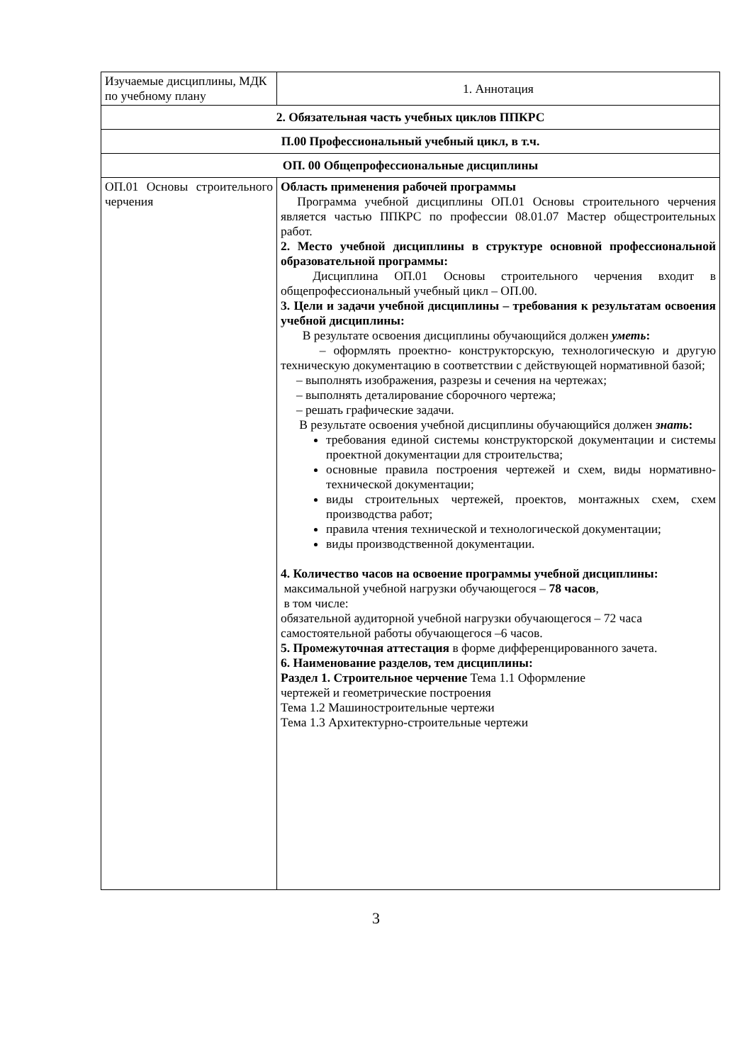| Изучаемые дисциплины, МДК по учебному плану | 1. Аннотация |
| 2. Обязательная часть учебных циклов ППКРС | |
| П.00 Профессиональный учебный цикл, в т.ч. | |
| ОП. 00 Общепрофессиональные дисциплины | |
| ОП.01 Основы строительного черчения | Область применения рабочей программы Программа учебной дисциплины ОП.01 Основы строительного черчения является частью ППКРС по профессии 08.01.07 Мастер общестроительных работ. 2. Место учебной дисциплины в структуре основной профессиональной образовательной программы: Дисциплина ОП.01 Основы строительного черчения входит в общепрофессиональный учебный цикл – ОП.00. 3. Цели и задачи учебной дисциплины – требования к результатам освоения учебной дисциплины: В результате освоения дисциплины обучающийся должен уметь : – оформлять проектно- конструкторскую, технологическую и другую техническую документацию в соответствии с действующей нормативной базой; – выполнять изображения, разрезы и сечения на чертежах; – выполнять деталирование сборочного чертежа; – решать графические задачи. В результате освоения учебной дисциплины обучающийся должен знать : требования единой системы конструкторской документации и системы проектной документации для строительства; основные правила построения чертежей и схем, виды нормативно- технической документации; виды строительных чертежей, проектов, монтажных схем, схем производства работ; правила чтения технической и технологической документации; виды производственной документации. 4. Количество часов на освоение программы учебной дисциплины: максимальной учебной нагрузки обучающегося – 78 часов , в том числе: обязательной аудиторной учебной нагрузки обучающегося – 72 часа самостоятельной работы обучающегося –6 часов. 5. Промежуточная аттестация в форме дифференцированного зачета. 6. Наименование разделов, тем дисциплины: Раздел 1. Строительное черчение Тема 1.1 Оформление чертежей и геометрические построения Тема 1.2 Машиностроительные чертежи Тема 1.3 Архитектурно-строительные чертежи |
3